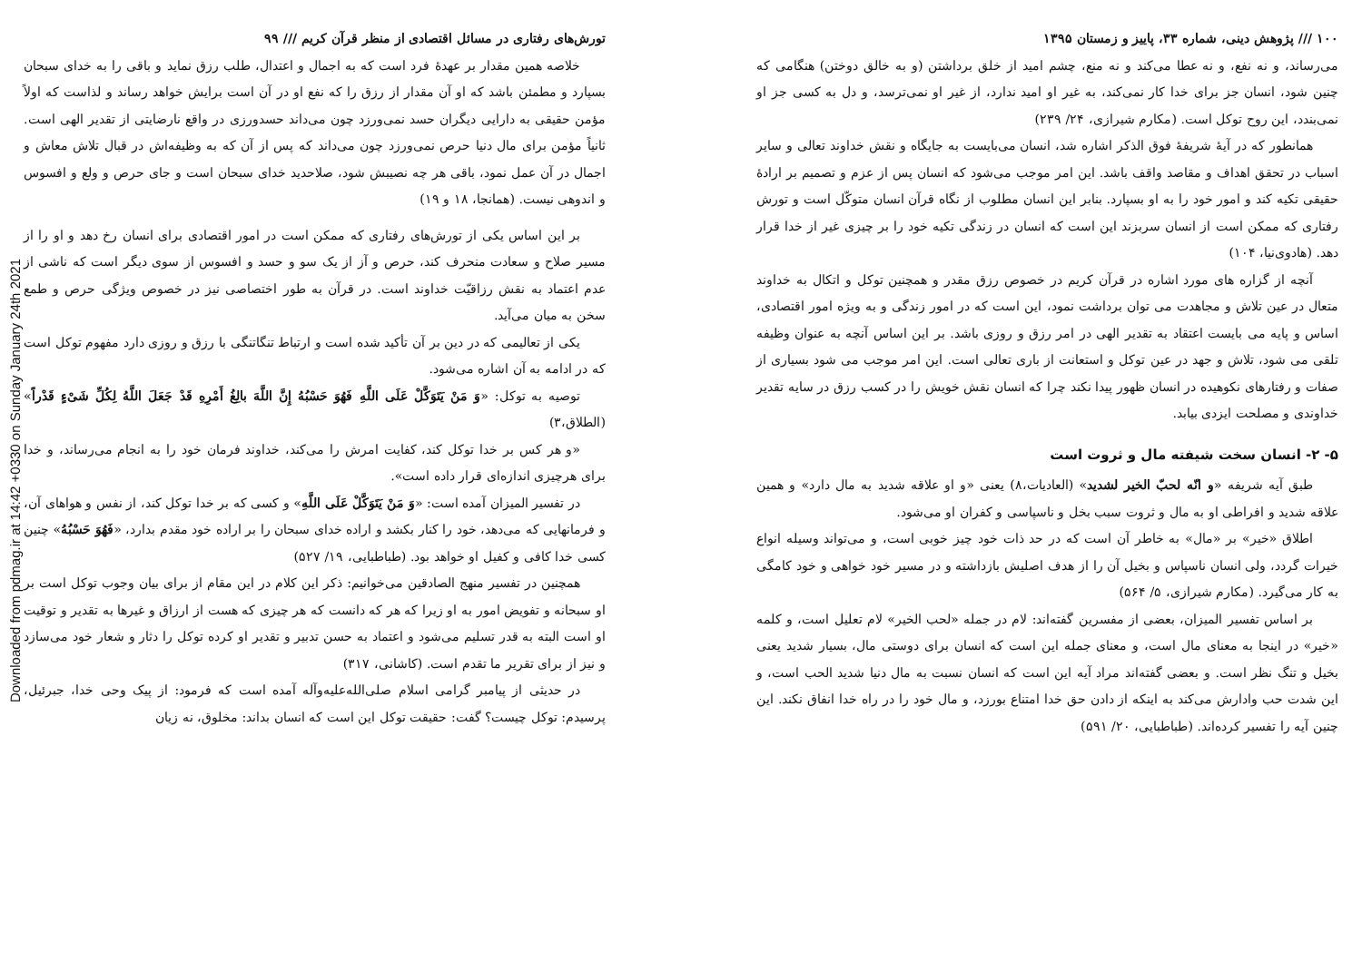Downloaded from pdmag.ir at 14:42 +0330 on Sunday January 24th 2021
تورش‌های رفتاری در مسائل اقتصادی از منظر قرآن کریم /// ۹۹
خلاصه همین مقدار بر عهدهٔ فرد است که به اجمال و اعتدال، طلب رزق نماید و باقی را به خدای سبحان بسپارد و مطمئن باشد که او آن مقدار از رزق را که نفع او در آن است برایش خواهد رساند و لذاست که اولاً مؤمن حقیقی به دارایی دیگران حسد نمی‌ورزد چون می‌داند حسدورزی در واقع نارضایتی از تقدیر الهی است. ثانیاً مؤمن برای مال دنیا حرص نمی‌ورزد چون می‌داند که پس از آن که به وظیفه‌اش در قبال تلاش معاش و اجمال در آن عمل نمود، باقی هر چه نصیبش شود، صلاحدید خدای سبحان است و جای حرص و ولع و افسوس و اندوهی نیست. (همانجا، ۱۸ و ۱۹)
بر این اساس یکی از تورش‌های رفتاری که ممکن است در امور اقتصادی برای انسان رخ دهد و او را از مسیر صلاح و سعادت منحرف کند، حرص و آز از یک سو و حسد و افسوس از سوی دیگر است که ناشی از عدم اعتماد به نقش رزاقیّت خداوند است. در قرآن به طور اختصاصی نیز در خصوص ویژگی حرص و طمع سخن به میان می‌آید.
یکی از تعالیمی که در دین بر آن تأکید شده است و ارتباط تنگاتنگی با رزق و روزی دارد مفهوم توکل است که در ادامه به آن اشاره می‌شود.
توصیه به توکل: «وَ مَنْ یَتَوَکَّلْ عَلَی اللَّهِ فَهُوَ حَسْبُهُ إِنَّ اللَّهَ بالِغُ أَمْرِهِ قَدْ جَعَلَ اللَّهُ لِکُلِّ شَیْءٍ قَدْراً» (الطلاق،۳)
«و هر کس بر خدا توکل کند، کفایت امرش را می‌کند، خداوند فرمان خود را به انجام می‌رساند، و خدا برای هرچیزی اندازه‌ای قرار داده است».
در تفسیر المیزان آمده است: «وَ مَنْ یَتَوَکَّلْ عَلَی اللَّهِ» و کسی که بر خدا توکل کند، از نفس و هواهای آن، و فرمانهایی که می‌دهد، خود را کنار بکشد و اراده خدای سبحان را بر اراده خود مقدم بدارد، «فَهُوَ حَسْبُهُ» چنین کسی خدا کافی و کفیل او خواهد بود. (طباطبایی، ۱۹/ ۵۲۷)
همچنین در تفسیر منهج الصادقین می‌خوانیم: ذکر این کلام در این مقام از برای بیان وجوب توکل است بر او سبحانه و تفویض امور به او زیرا که هر که دانست که هر چیزی که هست از ارزاق و غیرها به تقدیر و توقیت او است البته به قدر تسلیم می‌شود و اعتماد به حسن تدبیر و تقدیر او کرده توکل را دثار و شعار خود می‌سازد و نیز از برای تقریر ما تقدم است. (کاشانی، ۳۱۷)
در حدیثی از پیامبر گرامی اسلام صلی‌الله‌علیه‌وآله آمده است که فرمود: از پیک وحی خدا، جبرئیل، پرسیدم: توکل چیست؟ گفت: حقیقت توکل این است که انسان بداند: مخلوق، نه زیان
۱۰۰ /// پژوهش دینی، شماره ۳۳، پاییز و زمستان ۱۳۹۵
می‌رساند، و نه نفع، و نه عطا می‌کند و نه منع، چشم امید از خلق برداشتن (و به خالق دوختن) هنگامی که چنین شود، انسان جز برای خدا کار نمی‌کند، به غیر او امید ندارد، از غیر او نمی‌ترسد، و دل به کسی جز او نمی‌بندد، این روح توکل است. (مکارم شیرازی، ۲۴/ ۲۳۹)
همانطور که در آیهٔ شریفهٔ فوق الذکر اشاره شد، انسان می‌بایست به جایگاه و نقش خداوند تعالی و سایر اسباب در تحقق اهداف و مقاصد واقف باشد. این امر موجب می‌شود که انسان پس از عزم و تصمیم بر ارادهٔ حقیقی تکیه کند و امور خود را به او بسپارد. بنابر این انسان مطلوب از نگاه قرآن انسان متوکّل است و تورش رفتاری که ممکن است از انسان سربزند این است که انسان در زندگی تکیه خود را بر چیزی غیر از خدا قرار دهد. (هادوی‌نیا، ۱۰۴)
آنچه از گزاره های مورد اشاره در قرآن کریم در خصوص رزق مقدر و همچنین توکل و اتکال به خداوند متعال در عین تلاش و مجاهدت می توان برداشت نمود، این است که در امور زندگی و به ویژه امور اقتصادی، اساس و پایه می بایست اعتقاد به تقدیر الهی در امر رزق و روزی باشد. بر این اساس آنچه به عنوان وظیفه تلقی می شود، تلاش و جهد در عین توکل و استعانت از باری تعالی است. این امر موجب می شود بسیاری از صفات و رفتارهای نکوهیده در انسان ظهور پیدا نکند چرا که انسان نقش خویش را در کسب رزق در سایه تقدیر خداوندی و مصلحت ایزدی بیابد.
۵- ۲- انسان سخت شیفته مال و ثروت است
طبق آیه شریفه «و انّه لحبّ الخیر لشدید» (العادیات،۸) یعنی «و او علاقه شدید به مال دارد» و همین علاقه شدید و افراطی او به مال و ثروت سبب بخل و ناسپاسی و کفران او می‌شود.
اطلاق «خیر» بر «مال» به خاطر آن است که در حد ذات خود چیز خوبی است، و می‌تواند وسیله انواع خیرات گردد، ولی انسان ناسپاس و بخیل آن را از هدف اصلیش بازداشته و در مسیر خود خواهی و خود کامگی به کار می‌گیرد. (مکارم شیرازی، ۵/ ۵۶۴)
بر اساس تفسیر المیزان، بعضی از مفسرین گفته‌اند: لام در جمله «لحب الخیر» لام تعلیل است، و کلمه «خیر» در اینجا به معنای مال است، و معنای جمله این است که انسان برای دوستی مال، بسیار شدید یعنی بخیل و تنگ نظر است. و بعضی گفته‌اند مراد آیه این است که انسان نسبت به مال دنیا شدید الحب است، و این شدت حب وادارش می‌کند به اینکه از دادن حق خدا امتناع بورزد، و مال خود را در راه خدا انفاق نکند. این چنین آیه را تفسیر کرده‌اند. (طباطبایی، ۲۰/ ۵۹۱)